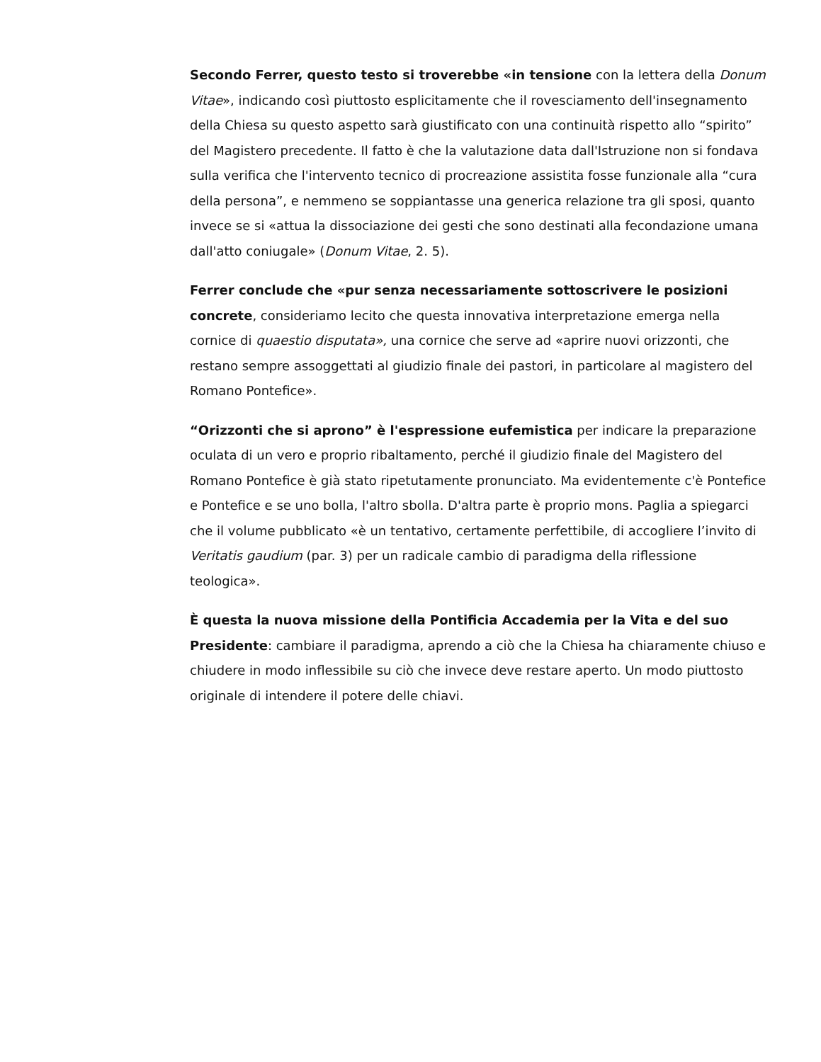Secondo Ferrer, questo testo si troverebbe «in tensione con la lettera della Donum Vitae», indicando così piuttosto esplicitamente che il rovesciamento dell'insegnamento della Chiesa su questo aspetto sarà giustificato con una continuità rispetto allo “spirito” del Magistero precedente. Il fatto è che la valutazione data dall'Istruzione non si fondava sulla verifica che l'intervento tecnico di procreazione assistita fosse funzionale alla “cura della persona”, e nemmeno se soppiantasse una generica relazione tra gli sposi, quanto invece se si «attua la dissociazione dei gesti che sono destinati alla fecondazione umana dall'atto coniugale» (Donum Vitae, 2. 5).
Ferrer conclude che «pur senza necessariamente sottoscrivere le posizioni concrete, consideriamo lecito che questa innovativa interpretazione emerga nella cornice di quaestio disputata», una cornice che serve ad «aprire nuovi orizzonti, che restano sempre assoggettati al giudizio finale dei pastori, in particolare al magistero del Romano Pontefice».
“Orizzonti che si aprono” è l'espressione eufemistica per indicare la preparazione oculata di un vero e proprio ribaltamento, perché il giudizio finale del Magistero del Romano Pontefice è già stato ripetutamente pronunciato. Ma evidentemente c'è Pontefice e Pontefice e se uno bolla, l'altro sbolla. D'altra parte è proprio mons. Paglia a spiegarci che il volume pubblicato «è un tentativo, certamente perfettibile, di accogliere l’invito di Veritatis gaudium (par. 3) per un radicale cambio di paradigma della riflessione teologica».
È questa la nuova missione della Pontificia Accademia per la Vita e del suo Presidente: cambiare il paradigma, aprendo a ciò che la Chiesa ha chiaramente chiuso e chiudere in modo inflessibile su ciò che invece deve restare aperto. Un modo piuttosto originale di intendere il potere delle chiavi.